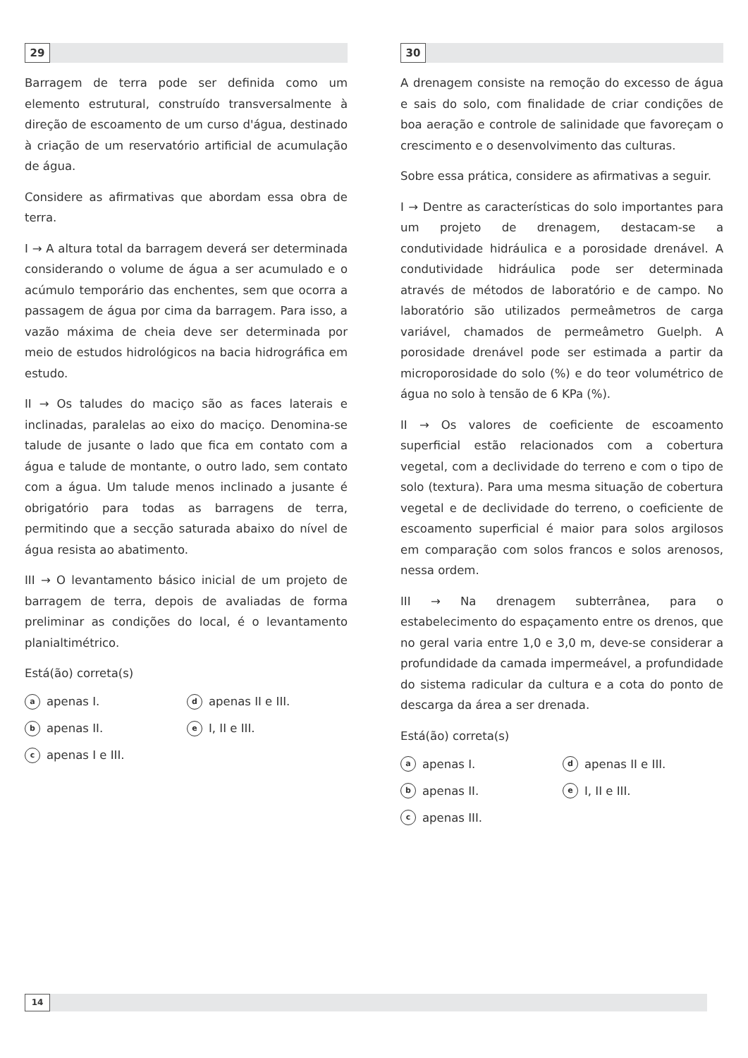29
Barragem de terra pode ser definida como um elemento estrutural, construído transversalmente à direção de escoamento de um curso d'água, destinado à criação de um reservatório artificial de acumulação de água.
Considere as afirmativas que abordam essa obra de terra.
I → A altura total da barragem deverá ser determinada considerando o volume de água a ser acumulado e o acúmulo temporário das enchentes, sem que ocorra a passagem de água por cima da barragem. Para isso, a vazão máxima de cheia deve ser determinada por meio de estudos hidrológicos na bacia hidrográfica em estudo.
II → Os taludes do maciço são as faces laterais e inclinadas, paralelas ao eixo do maciço. Denomina-se talude de jusante o lado que fica em contato com a água e talude de montante, o outro lado, sem contato com a água. Um talude menos inclinado a jusante é obrigatório para todas as barragens de terra, permitindo que a secção saturada abaixo do nível de água resista ao abatimento.
III → O levantamento básico inicial de um projeto de barragem de terra, depois de avaliadas de forma preliminar as condições do local, é o levantamento planialtimétrico.
Está(ão) correta(s)
aapenas I.
dapenas II e III.
bapenas II.
e I, II e III.
capenas I e III.
30
A drenagem consiste na remoção do excesso de água e sais do solo, com finalidade de criar condições de boa aeração e controle de salinidade que favoreçam o crescimento e o desenvolvimento das culturas.
Sobre essa prática, considere as afirmativas a seguir.
I → Dentre as características do solo importantes para um projeto de drenagem, destacam-se a condutividade hidráulica e a porosidade drenável. A condutividade hidráulica pode ser determinada através de métodos de laboratório e de campo. No laboratório são utilizados permeâmetros de carga variável, chamados de permeâmetro Guelph. A porosidade drenável pode ser estimada a partir da microporosidade do solo (%) e do teor volumétrico de água no solo à tensão de 6 KPa (%).
II → Os valores de coeficiente de escoamento superficial estão relacionados com a cobertura vegetal, com a declividade do terreno e com o tipo de solo (textura). Para uma mesma situação de cobertura vegetal e de declividade do terreno, o coeficiente de escoamento superficial é maior para solos argilosos em comparação com solos francos e solos arenosos, nessa ordem.
III → Na drenagem subterrânea, para o estabelecimento do espaçamento entre os drenos, que no geral varia entre 1,0 e 3,0 m, deve-se considerar a profundidade da camada impermeável, a profundidade do sistema radicular da cultura e a cota do ponto de descarga da área a ser drenada.
Está(ão) correta(s)
aapenas I.
dapenas II e III.
bapenas II.
e I, II e III.
capenas III.
14